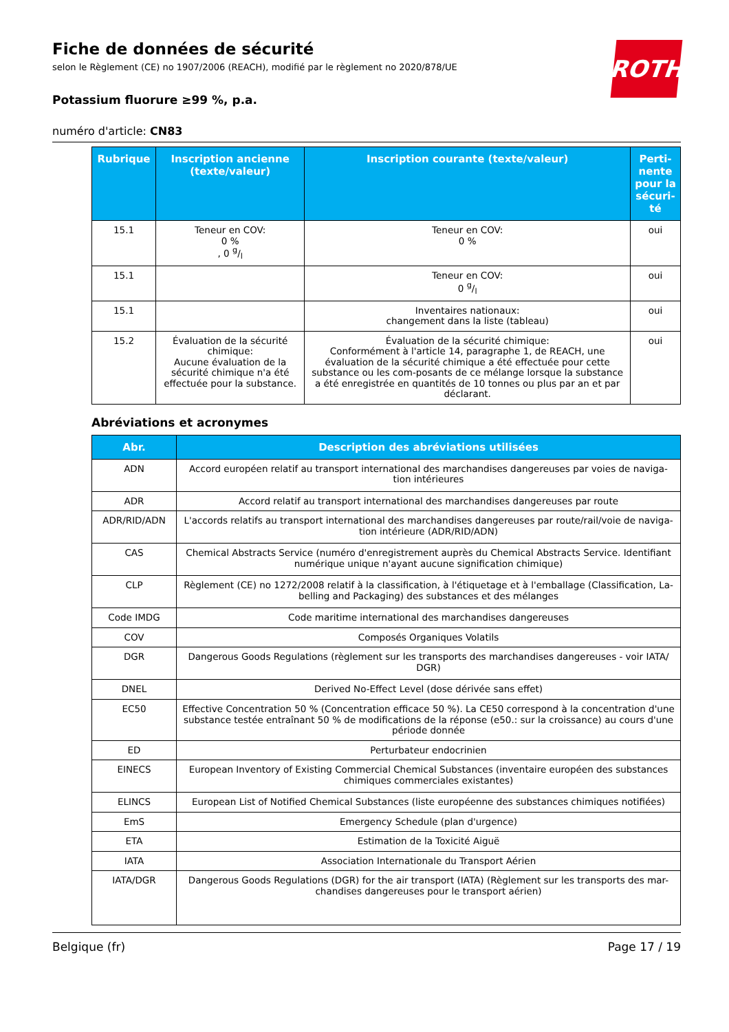ROTH
Fiche de données de sécurité
selon le Règlement (CE) no 1907/2006 (REACH), modifié par le règlement no 2020/878/UE
Potassium fluorure ≥99 %, p.a.
numéro d'article: CN83
| Rubrique | Inscription ancienne (texte/valeur) | Inscription courante (texte/valeur) | Perti-nente pour la sécuri-té |
| --- | --- | --- | --- |
| 15.1 | Teneur en COV: 0 % , 0 g/l | Teneur en COV: 0 % | oui |
| 15.1 | | Teneur en COV: 0 g/l | oui |
| 15.1 | | Inventaires nationaux: changement dans la liste (tableau) | oui |
| 15.2 | Évaluation de la sécurité chimique: Aucune évaluation de la sécurité chimique n'a été effectuée pour la substance. | Évaluation de la sécurité chimique: Conformément à l'article 14, paragraphe 1, de REACH, une évaluation de la sécurité chimique a été effectuée pour cette substance ou les com-posants de ce mélange lorsque la substance a été enregistrée en quantités de 10 tonnes ou plus par an et par déclarant. | oui |
Abréviations et acronymes
| Abr. | Description des abréviations utilisées |
| --- | --- |
| ADN | Accord européen relatif au transport international des marchandises dangereuses par voies de naviga-tion intérieures |
| ADR | Accord relatif au transport international des marchandises dangereuses par route |
| ADR/RID/ADN | L'accords relatifs au transport international des marchandises dangereuses par route/rail/voie de naviga-tion intérieure (ADR/RID/ADN) |
| CAS | Chemical Abstracts Service (numéro d'enregistrement auprès du Chemical Abstracts Service. Identifiant numérique unique n'ayant aucune signification chimique) |
| CLP | Règlement (CE) no 1272/2008 relatif à la classification, à l'étiquetage et à l'emballage (Classification, La-belling and Packaging) des substances et des mélanges |
| Code IMDG | Code maritime international des marchandises dangereuses |
| COV | Composés Organiques Volatils |
| DGR | Dangerous Goods Regulations (règlement sur les transports des marchandises dangereuses - voir IATA/ DGR) |
| DNEL | Derived No-Effect Level (dose dérivée sans effet) |
| EC50 | Effective Concentration 50 % (Concentration efficace 50 %). La CE50 correspond à la concentration d'une substance testée entraînant 50 % de modifications de la réponse (e50.: sur la croissance) au cours d'une période donnée |
| ED | Perturbateur endocrinien |
| EINECS | European Inventory of Existing Commercial Chemical Substances (inventaire européen des substances chimiques commerciales existantes) |
| ELINCS | European List of Notified Chemical Substances (liste européenne des substances chimiques notifiées) |
| EmS | Emergency Schedule (plan d'urgence) |
| ETA | Estimation de la Toxicité Aiguë |
| IATA | Association Internationale du Transport Aérien |
| IATA/DGR | Dangerous Goods Regulations (DGR) for the air transport (IATA) (Règlement sur les transports des mar-chandises dangereuses pour le transport aérien) |
Belgique (fr) Page 17 / 19